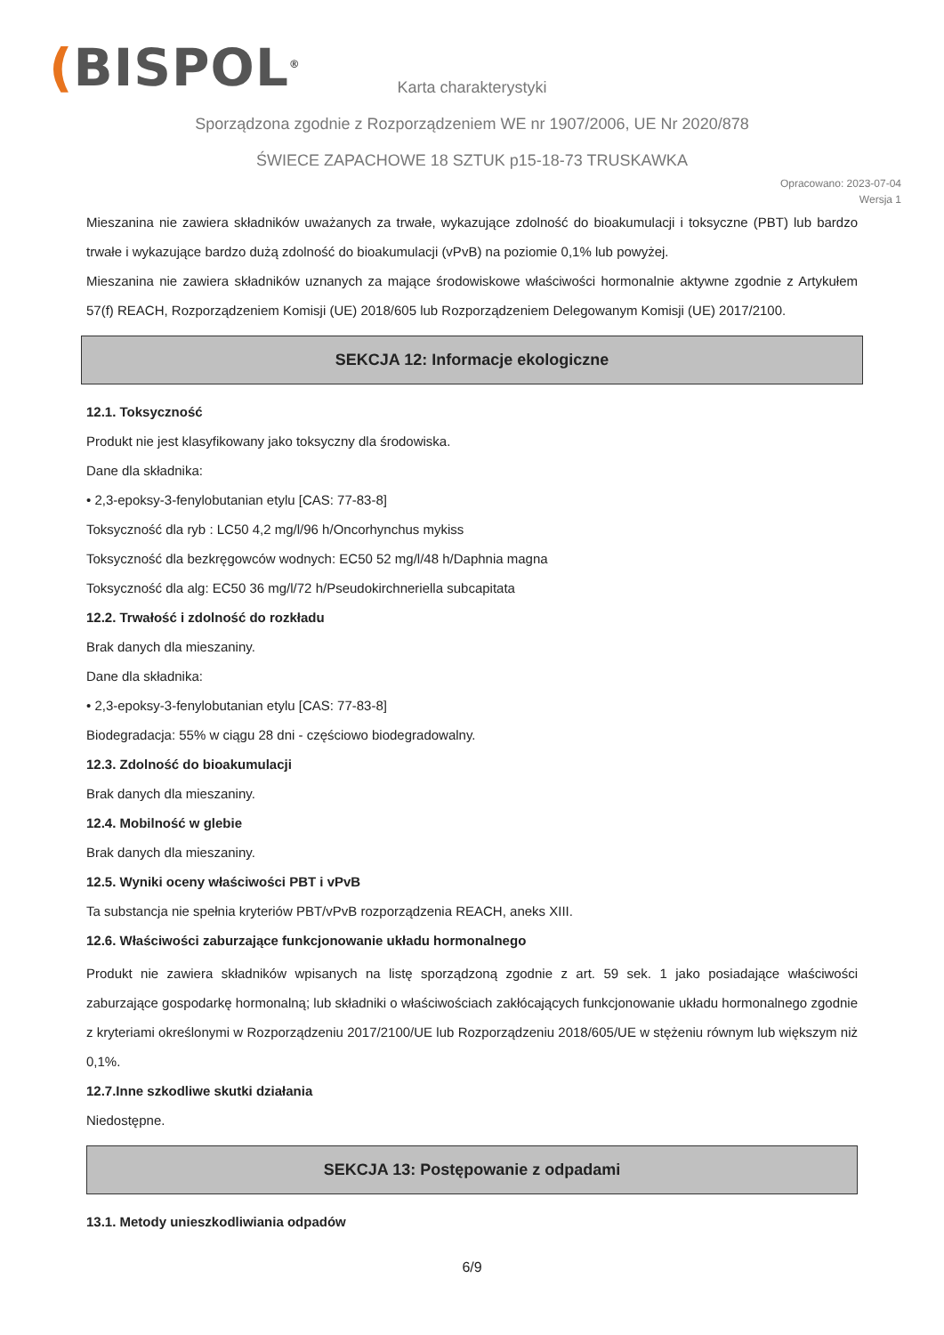(BISPOL<sup>®</sup>
Karta charakterystyki
Sporządzona zgodnie z Rozporządzeniem WE nr 1907/2006, UE Nr 2020/878
ŚWIECE ZAPACHOWE 18 SZTUK p15-18-73 TRUSKAWKA
Opracowano: 2023-07-04
Wersja 1
Mieszanina nie zawiera składników uważanych za trwałe, wykazujące zdolność do bioakumulacji i toksyczne (PBT) lub bardzo trwałe i wykazujące bardzo dużą zdolność do bioakumulacji (vPvB) na poziomie 0,1% lub powyżej.
Mieszanina nie zawiera składników uznanych za mające środowiskowe właściwości hormonalnie aktywne zgodnie z Artykułem 57(f) REACH, Rozporządzeniem Komisji (UE) 2018/605 lub Rozporządzeniem Delegowanym Komisji (UE) 2017/2100.
SEKCJA 12: Informacje ekologiczne
12.1. Toksyczność
Produkt nie jest klasyfikowany jako toksyczny dla środowiska.
Dane dla składnika:
• 2,3-epoksy-3-fenylobutanian etylu [CAS: 77-83-8]
Toksyczność dla ryb : LC50 4,2 mg/l/96 h/Oncorhynchus mykiss
Toksyczność dla bezkręgowców wodnych: EC50 52 mg/l/48 h/Daphnia magna
Toksyczność dla alg: EC50 36 mg/l/72 h/Pseudokirchneriella subcapitata
12.2. Trwałość i zdolność do rozkładu
Brak danych dla mieszaniny.
Dane dla składnika:
• 2,3-epoksy-3-fenylobutanian etylu [CAS: 77-83-8]
Biodegradacja: 55% w ciągu 28 dni - częściowo biodegradowalny.
12.3. Zdolność do bioakumulacji
Brak danych dla mieszaniny.
12.4. Mobilność w glebie
Brak danych dla mieszaniny.
12.5. Wyniki oceny właściwości PBT i vPvB
Ta substancja nie spełnia kryteriów PBT/vPvB rozporządzenia REACH, aneks XIII.
12.6. Właściwości zaburzające funkcjonowanie układu hormonalnego
Produkt nie zawiera składników wpisanych na listę sporządzoną zgodnie z art. 59 sek. 1 jako posiadające właściwości zaburzające gospodarkę hormonalną; lub składniki o właściwościach zakłócających funkcjonowanie układu hormonalnego zgodnie z kryteriami określonymi w Rozporządzeniu 2017/2100/UE lub Rozporządzeniu 2018/605/UE w stężeniu równym lub większym niż 0,1%.
12.7.Inne szkodliwe skutki działania
Niedostępne.
SEKCJA 13: Postępowanie z odpadami
13.1. Metody unieszkodliwiania odpadów
6/9